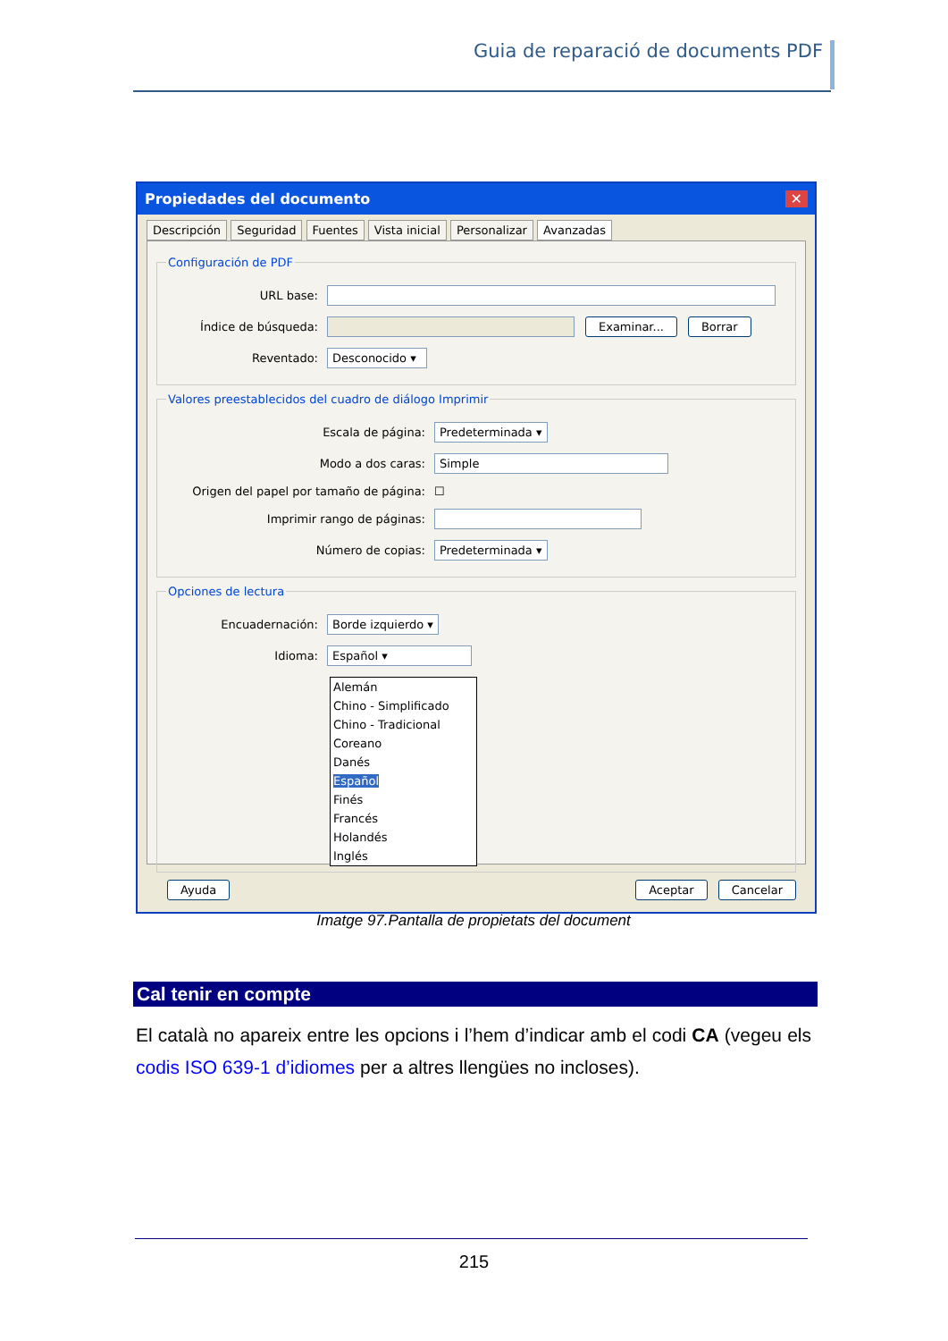Guia de reparació de documents PDF
Propiedades del documento ✕
Descripción Seguridad Fuentes Vista inicial Personalizar Avanzadas
Configuración de PDF
URL base:
Índice de búsqueda: Examinar... Borrar
Reventado: Desconocido ▾
Valores preestablecidos del cuadro de diálogo Imprimir
Escala de página: Predeterminada ▾
Modo a dos caras: Simple
Origen del papel por tamaño de página: ☐
Imprimir rango de páginas:
Número de copias: Predeterminada ▾
Opciones de lectura
Encuadernación: Borde izquierdo ▾
Idioma: Español ▾
Alemán
Chino - Simplificado
Chino - Tradicional
Coreano
Danés
Español
Finés
Francés
Holandés
Inglés
Ayuda Aceptar Cancelar
Imatge 97.Pantalla de propietats del document
Cal tenir en compte
El català no apareix entre les opcions i l’hem d’indicar amb el codi CA (vegeu els codis ISO 639-1 d’idiomes per a altres llengües no incloses).
215